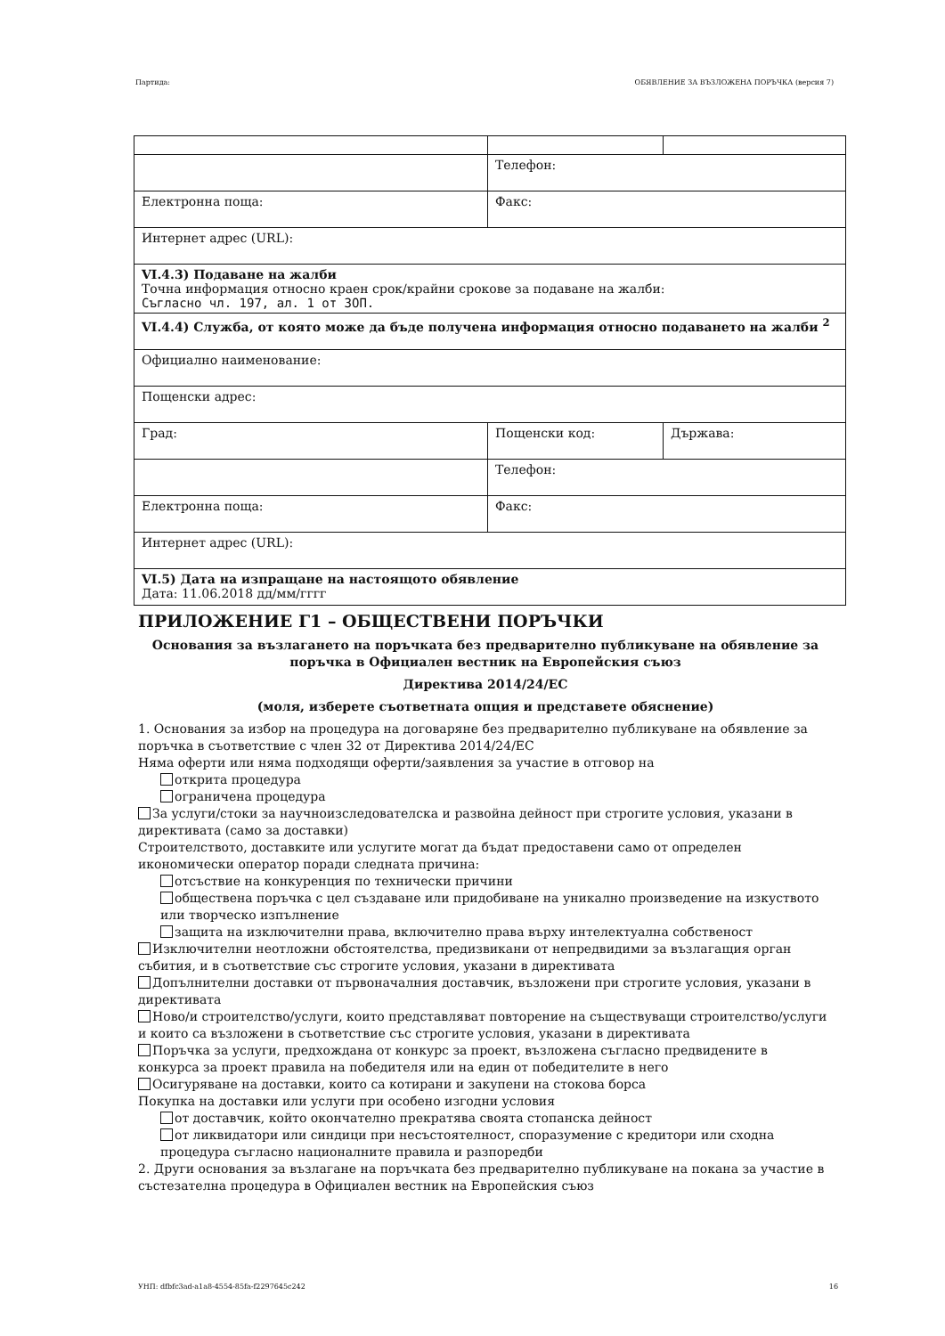Партида: ОБЯВЛЕНИЕ ЗА ВЪЗЛОЖЕНА ПОРЪЧКА (версия 7)
| | Телефон: | |
| Електронна поща: | Факс: | |
| Интернет адрес (URL): | | |
| VI.4.3) Подаване на жалби Точна информация относно краен срок/крайни срокове за подаване на жалби: Съгласно чл. 197, ал. 1 от ЗОП. | | |
| VI.4.4) Служба, от която може да бъде получена информация относно подаването на жалби <sup>2</sup> | | |
| Официално наименование: | | |
| Пощенски адрес: | | |
| Град: | Пощенски код: | Държава: |
| | Телефон: | |
| Електронна поща: | Факс: | |
| Интернет адрес (URL): | | |
| VI.5) Дата на изпращане на настоящото обявление Дата: 11.06.2018 дд/мм/гггг | | |
ПРИЛОЖЕНИЕ Г1 – ОБЩЕСТВЕНИ ПОРЪЧКИ
Основания за възлагането на поръчката без предварително публикуване на обявление за поръчка в Официален вестник на Европейския съюз
Директива 2014/24/ЕС
(моля, изберете съответната опция и представете обяснение)
1. Основания за избор на процедура на договаряне без предварително публикуване на обявление за поръчка в съответствие с член 32 от Директива 2014/24/ЕС
Няма оферти или няма подходящи оферти/заявления за участие в отговор на
открита процедура
ограничена процедура
За услуги/стоки за научноизследователска и развойна дейност при строгите условия, указани в директивата (само за доставки)
Строителството, доставките или услугите могат да бъдат предоставени само от определен икономически оператор поради следната причина:
отсъствие на конкуренция по технически причини
обществена поръчка с цел създаване или придобиване на уникално произведение на изкуството или творческо изпълнение
защита на изключителни права, включително права върху интелектуална собственост
Изключителни неотложни обстоятелства, предизвикани от непредвидими за възлагащия орган събития, и в съответствие със строгите условия, указани в директивата
Допълнителни доставки от първоначалния доставчик, възложени при строгите условия, указани в директивата
Ново/и строителство/услуги, които представляват повторение на съществуващи строителство/услуги и които са възложени в съответствие със строгите условия, указани в директивата
Поръчка за услуги, предхождана от конкурс за проект, възложена съгласно предвидените в конкурса за проект правила на победителя или на един от победителите в него
Осигуряване на доставки, които са котирани и закупени на стокова борса
Покупка на доставки или услуги при особено изгодни условия
от доставчик, който окончателно прекратява своята стопанска дейност
от ликвидатори или синдици при несъстоятелност, споразумение с кредитори или сходна процедура съгласно националните правила и разпоредби
2. Други основания за възлагане на поръчката без предварително публикуване на покана за участие в състезателна процедура в Официален вестник на Европейския съюз
УНП: dfbfc3ad-a1a8-4554-85fa-f2297645c242 16